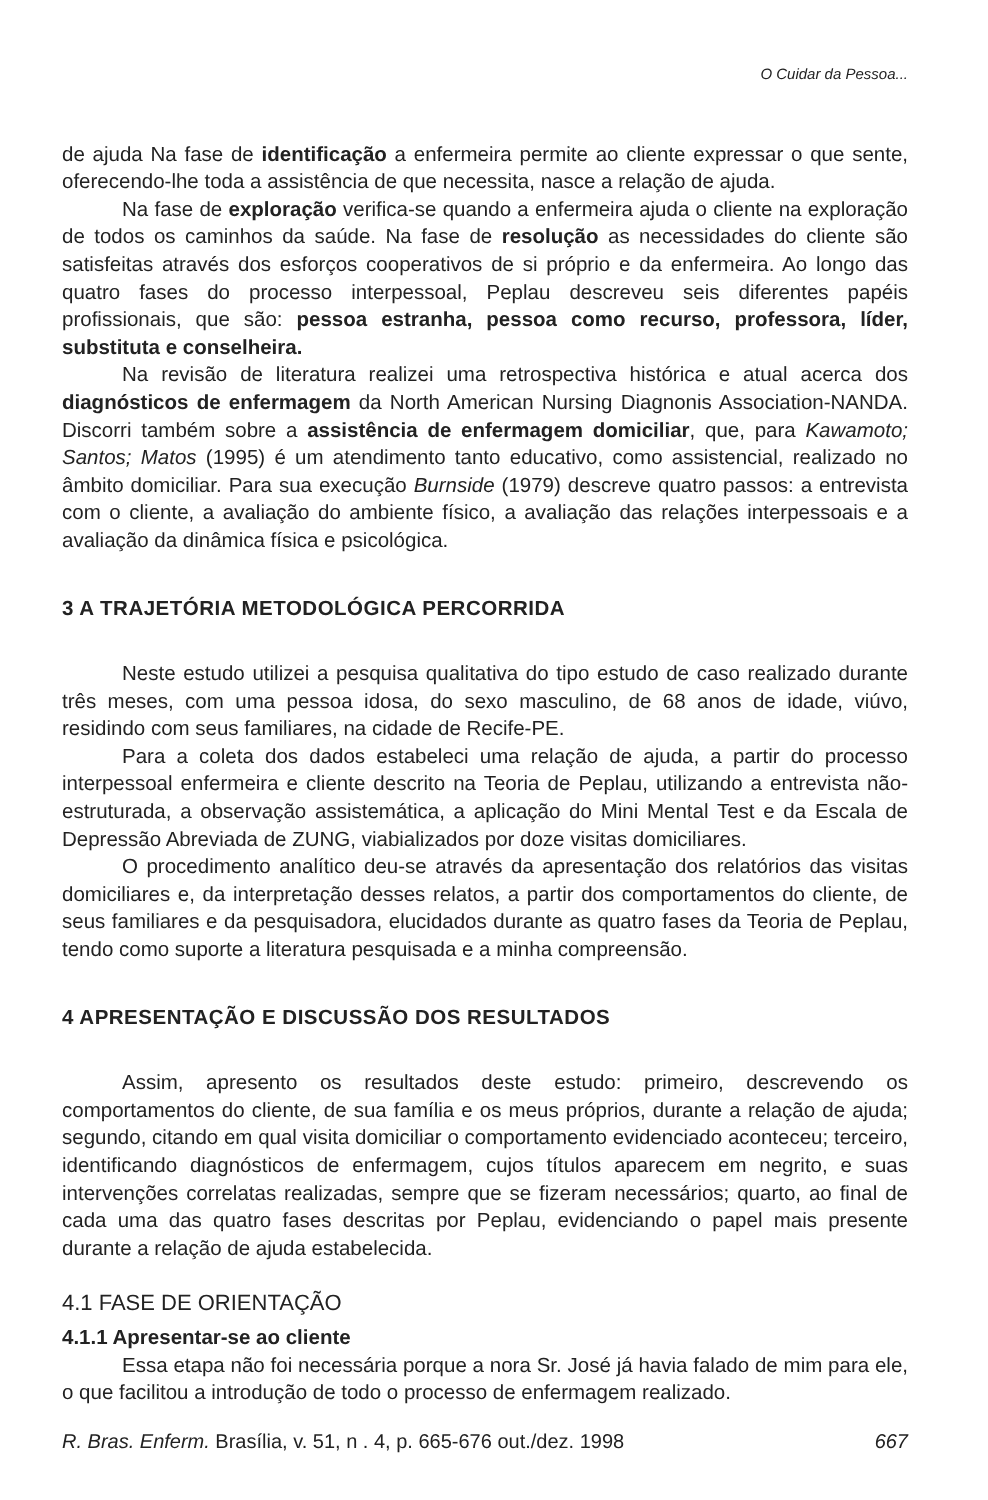O Cuidar da Pessoa...
de ajuda Na fase de identificação a enfermeira permite ao cliente expressar o que sente, oferecendo-lhe toda a assistência de que necessita, nasce a relação de ajuda.
Na fase de exploração verifica-se quando a enfermeira ajuda o cliente na exploração de todos os caminhos da saúde. Na fase de resolução as necessidades do cliente são satisfeitas através dos esforços cooperativos de si próprio e da enfermeira. Ao longo das quatro fases do processo interpessoal, Peplau descreveu seis diferentes papéis profissionais, que são: pessoa estranha, pessoa como recurso, professora, líder, substituta e conselheira.
Na revisão de literatura realizei uma retrospectiva histórica e atual acerca dos diagnósticos de enfermagem da North American Nursing Diagnonis Association-NANDA. Discorri também sobre a assistência de enfermagem domiciliar, que, para Kawamoto; Santos; Matos (1995) é um atendimento tanto educativo, como assistencial, realizado no âmbito domiciliar. Para sua execução Burnside (1979) descreve quatro passos: a entrevista com o cliente, a avaliação do ambiente físico, a avaliação das relações interpessoais e a avaliação da dinâmica física e psicológica.
3 A TRAJETÓRIA METODOLÓGICA PERCORRIDA
Neste estudo utilizei a pesquisa qualitativa do tipo estudo de caso realizado durante três meses, com uma pessoa idosa, do sexo masculino, de 68 anos de idade, viúvo, residindo com seus familiares, na cidade de Recife-PE.
Para a coleta dos dados estabeleci uma relação de ajuda, a partir do processo interpessoal enfermeira e cliente descrito na Teoria de Peplau, utilizando a entrevista não-estruturada, a observação assistemática, a aplicação do Mini Mental Test e da Escala de Depressão Abreviada de ZUNG, viabializados por doze visitas domiciliares.
O procedimento analítico deu-se através da apresentação dos relatórios das visitas domiciliares e, da interpretação desses relatos, a partir dos comportamentos do cliente, de seus familiares e da pesquisadora, elucidados durante as quatro fases da Teoria de Peplau, tendo como suporte a literatura pesquisada e a minha compreensão.
4 APRESENTAÇÃO E DISCUSSÃO DOS RESULTADOS
Assim, apresento os resultados deste estudo: primeiro, descrevendo os comportamentos do cliente, de sua família e os meus próprios, durante a relação de ajuda; segundo, citando em qual visita domiciliar o comportamento evidenciado aconteceu; terceiro, identificando diagnósticos de enfermagem, cujos títulos aparecem em negrito, e suas intervenções correlatas realizadas, sempre que se fizeram necessários; quarto, ao final de cada uma das quatro fases descritas por Peplau, evidenciando o papel mais presente durante a relação de ajuda estabelecida.
4.1 FASE DE ORIENTAÇÃO
4.1.1 Apresentar-se ao cliente
Essa etapa não foi necessária porque a nora Sr. José já havia falado de mim para ele, o que facilitou a introdução de todo o processo de enfermagem realizado.
R. Bras. Enferm. Brasília, v. 51, n . 4, p. 665-676 out./dez. 1998 667